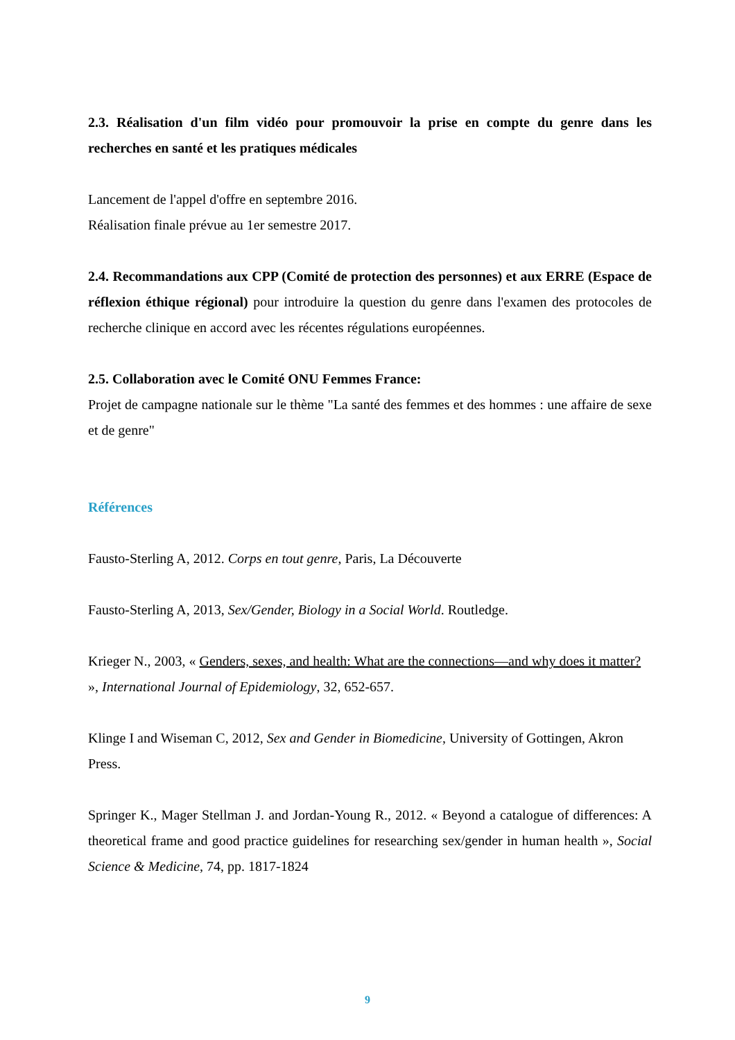2.3. Réalisation d'un film vidéo pour promouvoir la prise en compte du genre dans les recherches en santé et les pratiques médicales
Lancement de l'appel d'offre en septembre 2016.
Réalisation finale prévue au 1er semestre 2017.
2.4. Recommandations aux CPP (Comité de protection des personnes) et aux ERRE (Espace de réflexion éthique régional) pour introduire la question du genre dans l'examen des protocoles de recherche clinique en accord avec les récentes régulations européennes.
2.5. Collaboration avec le Comité ONU Femmes France:
Projet de campagne nationale sur le thème "La santé des femmes et des hommes : une affaire de sexe et de genre"
Références
Fausto-Sterling A, 2012. Corps en tout genre, Paris, La Découverte
Fausto-Sterling A, 2013, Sex/Gender, Biology in a Social World. Routledge.
Krieger N., 2003, « Genders, sexes, and health: What are the connections—and why does it matter? », International Journal of Epidemiology, 32, 652-657.
Klinge I and Wiseman C, 2012, Sex and Gender in Biomedicine, University of Gottingen, Akron Press.
Springer K., Mager Stellman J. and Jordan-Young R., 2012. « Beyond a catalogue of differences: A theoretical frame and good practice guidelines for researching sex/gender in human health », Social Science & Medicine, 74, pp. 1817-1824
9